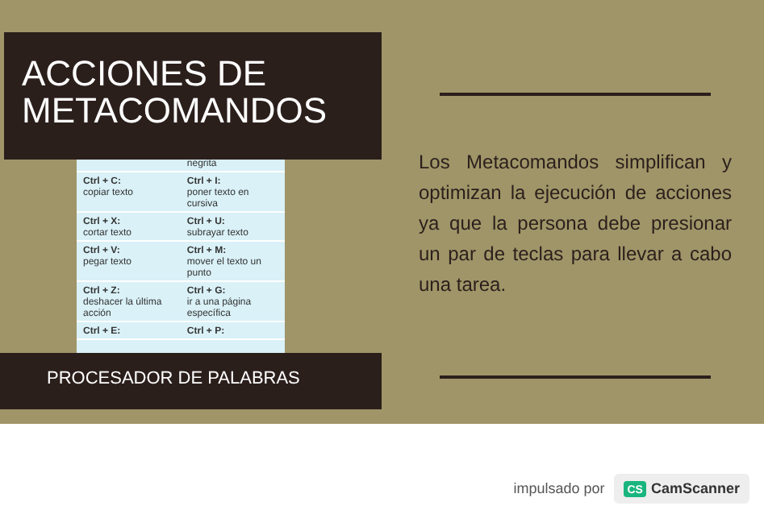ACCIONES DE
METACOMANDOS
| | negrita |
| Ctrl + C: copiar texto | Ctrl + I: poner texto en cursiva |
| Ctrl + X: cortar texto | Ctrl + U: subrayar texto |
| Ctrl + V: pegar texto | Ctrl + M: mover el texto un punto |
| Ctrl + Z: deshacer la última acción | Ctrl + G: ir a una página específica |
| Ctrl + E: | Ctrl + P: |
PROCESADOR DE PALABRAS
Los Metacomandos simplifican y optimizan la ejecución de acciones ya que la persona debe presionar un par de teclas para llevar a cabo una tarea.
impulsado por CS CamScanner